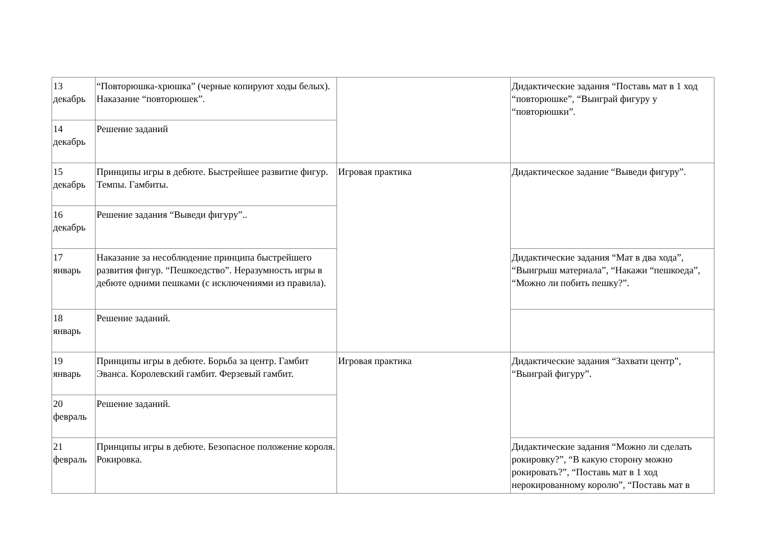| 13 декабрь | “Повторюшка-хрюшка” (черные копируют ходы белых). Наказание “повторюшек”. | | Дидактические задания “Поставь мат в 1 ход “повторюшке”, “Выиграй фигуру у “повторюшки”. |
| 14 декабрь | Решение заданий | | |
| 15 декабрь | Принципы игры в дебюте. Быстрейшее развитие фигур. Темпы. Гамбиты. | Игровая практика | Дидактическое задание “Выведи фигуру”. |
| 16 декабрь | Решение задания “Выведи фигуру”.. | | |
| 17 январь | Наказание за несоблюдение принципа быстрейшего развития фигур. “Пешкоедство”. Неразумность игры в дебюте одними пешками (с исключениями из правила). | | Дидактические задания “Мат в два хода”, “Выигрыш материала”, “Накажи “пешкоеда”, “Можно ли побить пешку?”. |
| 18 январь | Решение заданий. | | |
| 19 январь | Принципы игры в дебюте. Борьба за центр. Гамбит Эванса. Королевский гамбит. Ферзевый гамбит. | Игровая практика | Дидактические задания “Захвати центр”, “Выиграй фигуру”. |
| 20 февраль | Решение заданий. | | |
| 21 февраль | Принципы игры в дебюте. Безопасное положение короля. Рокировка. | | Дидактические задания “Можно ли сделать рокировку?”, “В какую сторону можно рокировать?”, “Поставь мат в 1 ход нерокированному королю”, “Поставь мат в |